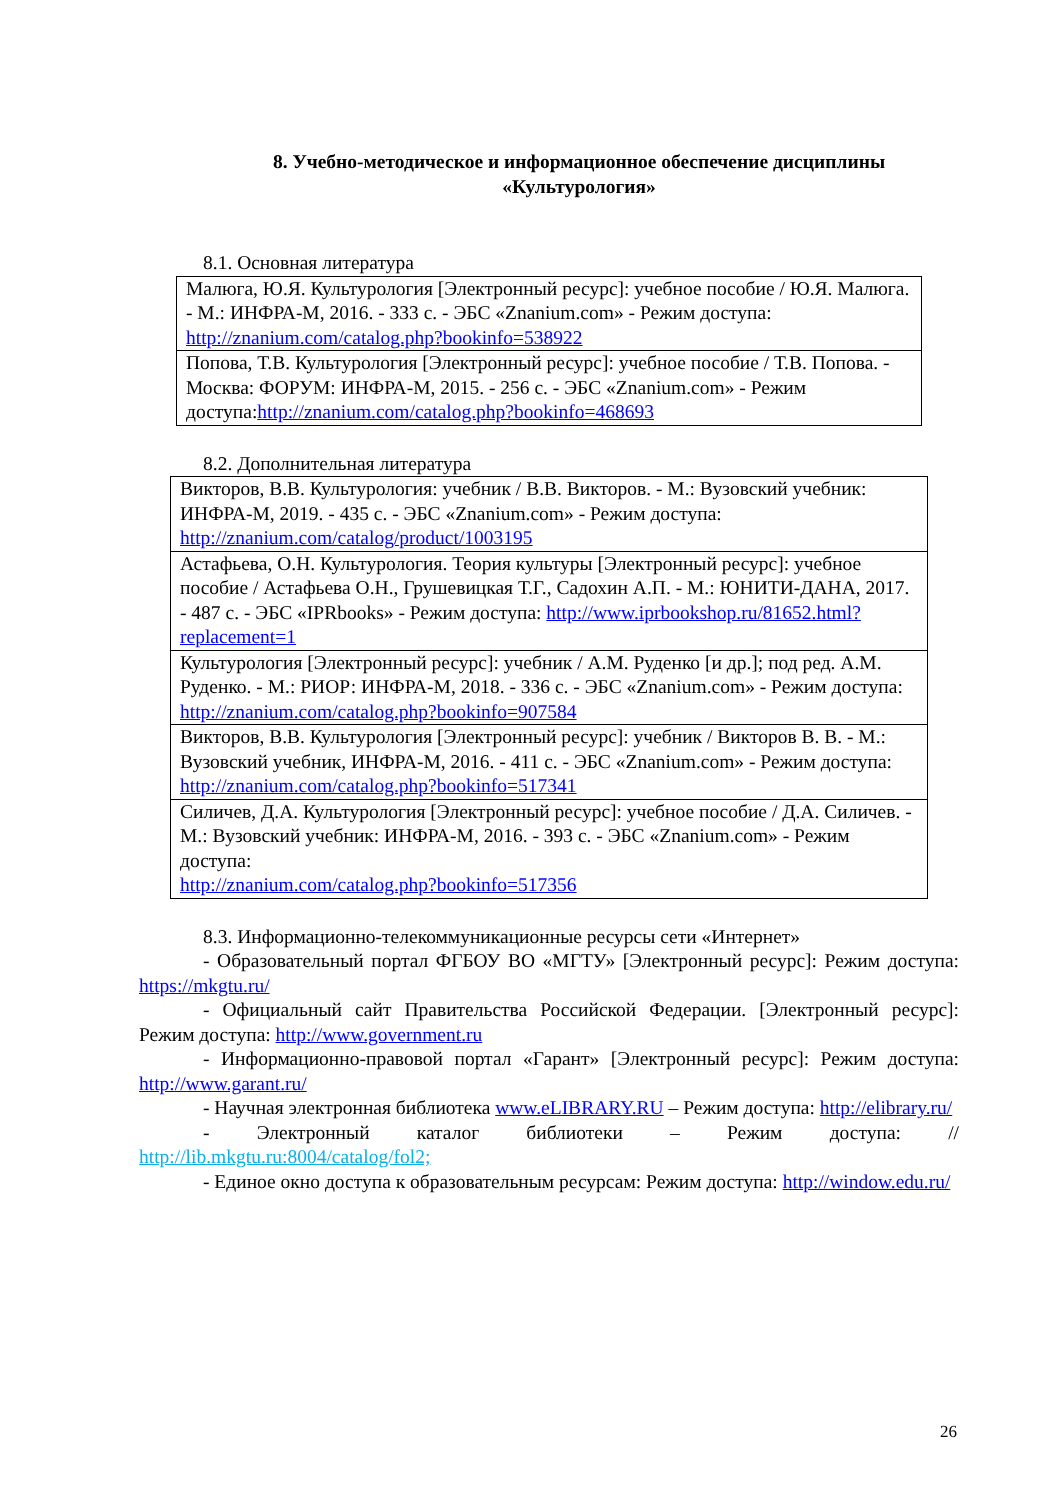8. Учебно-методическое и информационное обеспечение дисциплины
«Культурология»
8.1. Основная литература
| Малюга, Ю.Я. Культурология [Электронный ресурс]: учебное пособие / Ю.Я. Малюга. - М.: ИНФРА-М, 2016. - 333 с. - ЭБС «Znanium.com» - Режим доступа: http://znanium.com/catalog.php?bookinfo=538922 |
| Попова, Т.В. Культурология [Электронный ресурс]: учебное пособие / Т.В. Попова. - Москва: ФОРУМ: ИНФРА-М, 2015. - 256 с. - ЭБС «Znanium.com» - Режим доступа: http://znanium.com/catalog.php?bookinfo=468693 |
8.2. Дополнительная литература
| Викторов, В.В. Культурология: учебник / В.В. Викторов. - М.: Вузовский учебник: ИНФРА-М, 2019. - 435 с. - ЭБС «Znanium.com» - Режим доступа: http://znanium.com/catalog/product/1003195 |
| Астафьева, О.Н. Культурология. Теория культуры [Электронный ресурс]: учебное пособие / Астафьева О.Н., Грушевицкая Т.Г., Садохин А.П. - М.: ЮНИТИ-ДАНА, 2017. - 487 с. - ЭБС «IPRbooks» - Режим доступа: http://www.iprbookshop.ru/81652.html?replacement=1 |
| Культурология [Электронный ресурс]: учебник / А.М. Руденко [и др.]; под ред. А.М. Руденко. - М.: РИОР: ИНФРА-М, 2018. - 336 с. - ЭБС «Znanium.com» - Режим доступа: http://znanium.com/catalog.php?bookinfo=907584 |
| Викторов, В.В. Культурология [Электронный ресурс]: учебник / Викторов В. В. - М.: Вузовский учебник, ИНФРА-М, 2016. - 411 с. - ЭБС «Znanium.com» - Режим доступа: http://znanium.com/catalog.php?bookinfo=517341 |
| Силичев, Д.А. Культурология [Электронный ресурс]: учебное пособие / Д.А. Силичев. - М.: Вузовский учебник: ИНФРА-М, 2016. - 393 с. - ЭБС «Znanium.com» - Режим доступа: http://znanium.com/catalog.php?bookinfo=517356 |
8.3. Информационно-телекоммуникационные ресурсы сети «Интернет»
- Образовательный портал ФГБОУ ВО «МГТУ» [Электронный ресурс]: Режим доступа: https://mkgtu.ru/
- Официальный сайт Правительства Российской Федерации. [Электронный ресурс]: Режим доступа: http://www.government.ru
- Информационно-правовой портал «Гарант» [Электронный ресурс]: Режим доступа: http://www.garant.ru/
- Научная электронная библиотека www.eLIBRARY.RU – Режим доступа: http://elibrary.ru/
- Электронный каталог библиотеки – Режим доступа: // http://lib.mkgtu.ru:8004/catalog/fol2;
- Единое окно доступа к образовательным ресурсам: Режим доступа: http://window.edu.ru/
26